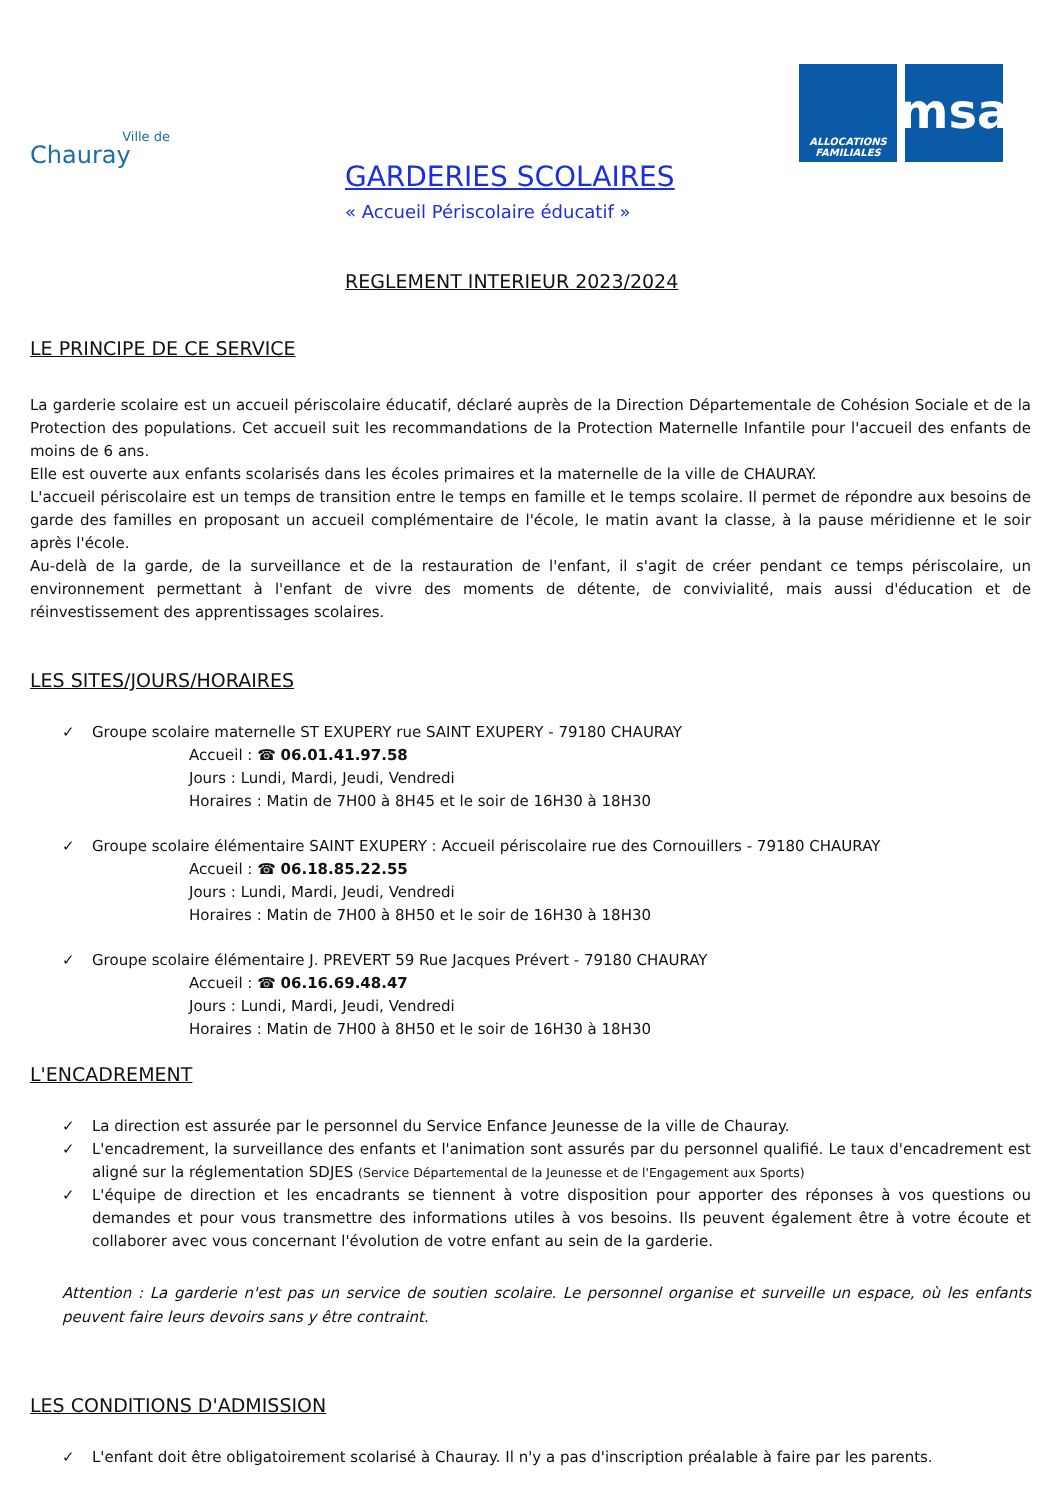Ville de
Chauray
ALLOCATIONS FAMILIALES
msa
GARDERIES SCOLAIRES
« Accueil Périscolaire éducatif »
REGLEMENT INTERIEUR 2023/2024
LE PRINCIPE DE CE SERVICE
La garderie scolaire est un accueil périscolaire éducatif, déclaré auprès de la Direction Départementale de Cohésion Sociale et de la Protection des populations. Cet accueil suit les recommandations de la Protection Maternelle Infantile pour l'accueil des enfants de moins de 6 ans.
Elle est ouverte aux enfants scolarisés dans les écoles primaires et la maternelle de la ville de CHAURAY.
L'accueil périscolaire est un temps de transition entre le temps en famille et le temps scolaire. Il permet de répondre aux besoins de garde des familles en proposant un accueil complémentaire de l'école, le matin avant la classe, à la pause méridienne et le soir après l'école.
Au-delà de la garde, de la surveillance et de la restauration de l'enfant, il s'agit de créer pendant ce temps périscolaire, un environnement permettant à l'enfant de vivre des moments de détente, de convivialité, mais aussi d'éducation et de réinvestissement des apprentissages scolaires.
LES SITES/JOURS/HORAIRES
✓ Groupe scolaire maternelle ST EXUPERY rue SAINT EXUPERY - 79180 CHAURAY
Accueil : ☎ 06.01.41.97.58
Jours : Lundi, Mardi, Jeudi, Vendredi
Horaires : Matin de 7H00 à 8H45 et le soir de 16H30 à 18H30
✓ Groupe scolaire élémentaire SAINT EXUPERY : Accueil périscolaire rue des Cornouillers - 79180 CHAURAY
Accueil : ☎ 06.18.85.22.55
Jours : Lundi, Mardi, Jeudi, Vendredi
Horaires : Matin de 7H00 à 8H50 et le soir de 16H30 à 18H30
✓ Groupe scolaire élémentaire J. PREVERT 59 Rue Jacques Prévert - 79180 CHAURAY
Accueil : ☎ 06.16.69.48.47
Jours : Lundi, Mardi, Jeudi, Vendredi
Horaires : Matin de 7H00 à 8H50 et le soir de 16H30 à 18H30
L'ENCADREMENT
✓ La direction est assurée par le personnel du Service Enfance Jeunesse de la ville de Chauray.
✓ L'encadrement, la surveillance des enfants et l'animation sont assurés par du personnel qualifié. Le taux d'encadrement est aligné sur la réglementation SDJES (Service Départemental de la Jeunesse et de l'Engagement aux Sports)
✓ L'équipe de direction et les encadrants se tiennent à votre disposition pour apporter des réponses à vos questions ou demandes et pour vous transmettre des informations utiles à vos besoins. Ils peuvent également être à votre écoute et collaborer avec vous concernant l'évolution de votre enfant au sein de la garderie.
Attention : La garderie n'est pas un service de soutien scolaire. Le personnel organise et surveille un espace, où les enfants peuvent faire leurs devoirs sans y être contraint.
LES CONDITIONS D'ADMISSION
✓ L'enfant doit être obligatoirement scolarisé à Chauray. Il n'y a pas d'inscription préalable à faire par les parents.